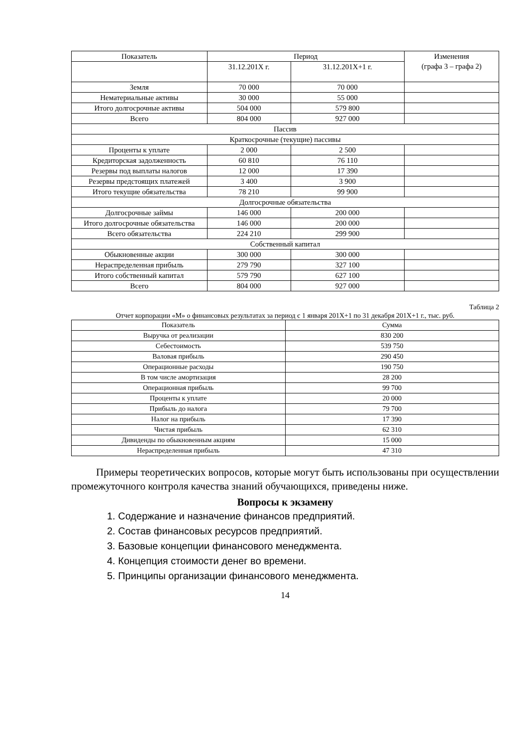| Показатель | Период | | Изменения (графа 3 – графа 2) |
| --- | --- | --- | --- |
| | 31.12.201X г. | 31.12.201X+1 г. | |
| Земля | 70 000 | 70 000 | |
| Нематериальные активы | 30 000 | 55 000 | |
| Итого долгосрочные активы | 504 000 | 579 800 | |
| Всего | 804 000 | 927 000 | |
| Пассив | | | |
| Краткосрочные (текущие) пассивы | | | |
| Проценты к уплате | 2 000 | 2 500 | |
| Кредиторская задолженность | 60 810 | 76 110 | |
| Резервы под выплаты налогов | 12 000 | 17 390 | |
| Резервы предстоящих платежей | 3 400 | 3 900 | |
| Итого текущие обязательства | 78 210 | 99 900 | |
| Долгосрочные обязательства | | | |
| Долгосрочные займы | 146 000 | 200 000 | |
| Итого долгосрочные обязательства | 146 000 | 200 000 | |
| Всего обязательства | 224 210 | 299 900 | |
| Собственный капитал | | | |
| Обыкновенные акции | 300 000 | 300 000 | |
| Нераспределенная прибыль | 279 790 | 327 100 | |
| Итого собственный капитал | 579 790 | 627 100 | |
| Всего | 804 000 | 927 000 | |
Таблица 2
Отчет корпорации «М» о финансовых результатах за период с 1 января 201X+1 по 31 декабря 201X+1 г., тыс. руб.
| Показатель | Сумма |
| --- | --- |
| Выручка от реализации | 830 200 |
| Себестоимость | 539 750 |
| Валовая прибыль | 290 450 |
| Операционные расходы | 190 750 |
| В том числе амортизация | 28 200 |
| Операционная прибыль | 99 700 |
| Проценты к уплате | 20 000 |
| Прибыль до налога | 79 700 |
| Налог на прибыль | 17 390 |
| Чистая прибыль | 62 310 |
| Дивиденды по обыкновенным акциям | 15 000 |
| Нераспределенная прибыль | 47 310 |
Примеры теоретических вопросов, которые могут быть использованы при осуществлении промежуточного контроля качества знаний обучающихся, приведены ниже.
Вопросы к экзамену
1. Содержание и назначение финансов предприятий.
2. Состав финансовых ресурсов предприятий.
3. Базовые концепции финансового менеджмента.
4. Концепция стоимости денег во времени.
5. Принципы организации финансового менеджмента.
14